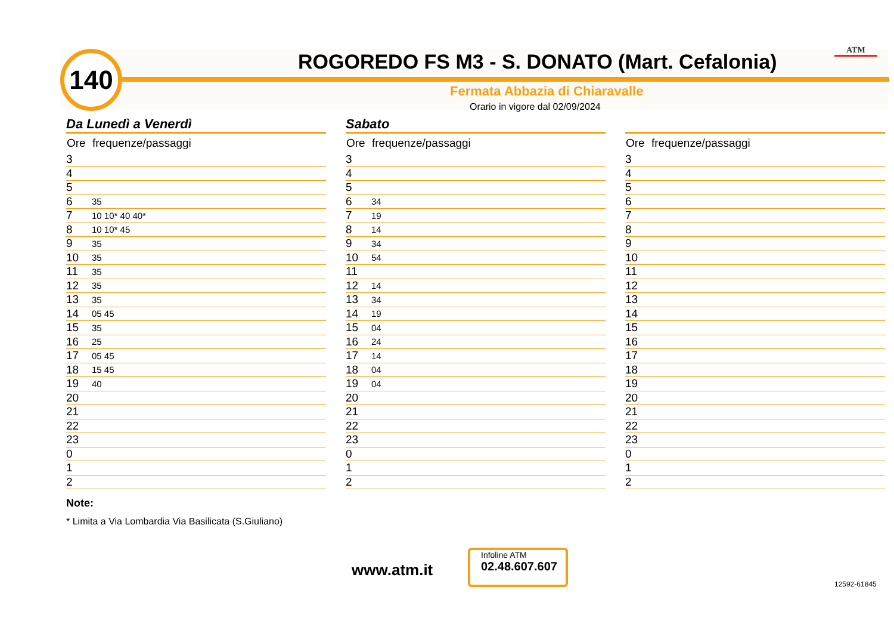140
ROGOREDO FS M3 - S. DONATO (Mart. Cefalonia)
ATM
Fermata Abbazia di Chiaravalle
Orario in vigore dal 02/09/2024
Da Lunedì a Venerdì
| Ore | frequenze/passaggi |
| --- | --- |
| 3 | |
| 4 | |
| 5 | |
| 6 | 35 |
| 7 | 10 10* 40 40* |
| 8 | 10 10* 45 |
| 9 | 35 |
| 10 | 35 |
| 11 | 35 |
| 12 | 35 |
| 13 | 35 |
| 14 | 05 45 |
| 15 | 35 |
| 16 | 25 |
| 17 | 05 45 |
| 18 | 15 45 |
| 19 | 40 |
| 20 | |
| 21 | |
| 22 | |
| 23 | |
| 0 | |
| 1 | |
| 2 | |
Sabato
| Ore | frequenze/passaggi |
| --- | --- |
| 3 | |
| 4 | |
| 5 | |
| 6 | 34 |
| 7 | 19 |
| 8 | 14 |
| 9 | 34 |
| 10 | 54 |
| 11 | |
| 12 | 14 |
| 13 | 34 |
| 14 | 19 |
| 15 | 04 |
| 16 | 24 |
| 17 | 14 |
| 18 | 04 |
| 19 | 04 |
| 20 | |
| 21 | |
| 22 | |
| 23 | |
| 0 | |
| 1 | |
| 2 | |
| Ore | frequenze/passaggi |
| --- | --- |
| 3 | |
| 4 | |
| 5 | |
| 6 | |
| 7 | |
| 8 | |
| 9 | |
| 10 | |
| 11 | |
| 12 | |
| 13 | |
| 14 | |
| 15 | |
| 16 | |
| 17 | |
| 18 | |
| 19 | |
| 20 | |
| 21 | |
| 22 | |
| 23 | |
| 0 | |
| 1 | |
| 2 | |
Note:
* Limita a Via Lombardia Via Basilicata (S.Giuliano)
www.atm.it
Infoline ATM
02.48.607.607
12592-61845